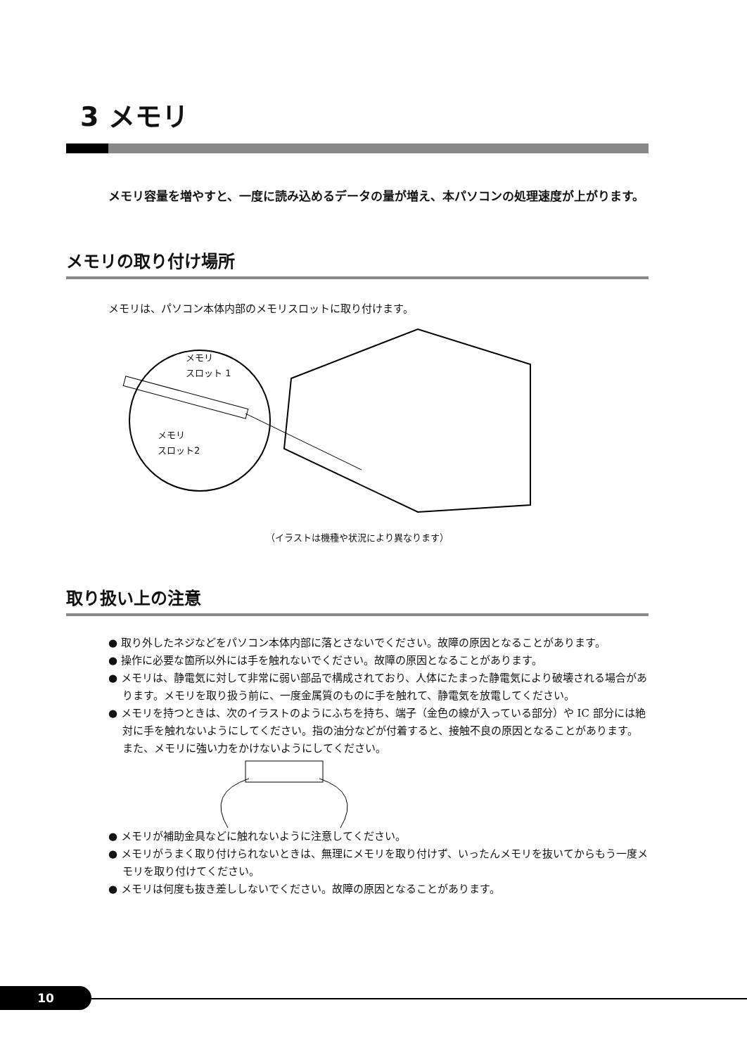3 メモリ
メモリ容量を増やすと、一度に読み込めるデータの量が増え、本パソコンの処理速度が上がります。
メモリの取り付け場所
メモリは、パソコン本体内部のメモリスロットに取り付けます。
メモリ
スロット 1
メモリ
スロット2
（イラストは機種や状況により異なります）
取り扱い上の注意
● 取り外したネジなどをパソコン本体内部に落とさないでください。故障の原因となることがあります。
● 操作に必要な箇所以外には手を触れないでください。故障の原因となることがあります。
● メモリは、静電気に対して非常に弱い部品で構成されており、人体にたまった静電気により破壊される場合があります。メモリを取り扱う前に、一度金属質のものに手を触れて、静電気を放電してください。
● メモリを持つときは、次のイラストのようにふちを持ち、端子（金色の線が入っている部分）や IC 部分には絶対に手を触れないようにしてください。指の油分などが付着すると、接触不良の原因となることがあります。
また、メモリに強い力をかけないようにしてください。
● メモリが補助金具などに触れないように注意してください。
● メモリがうまく取り付けられないときは、無理にメモリを取り付けず、いったんメモリを抜いてからもう一度メモリを取り付けてください。
● メモリは何度も抜き差ししないでください。故障の原因となることがあります。
10